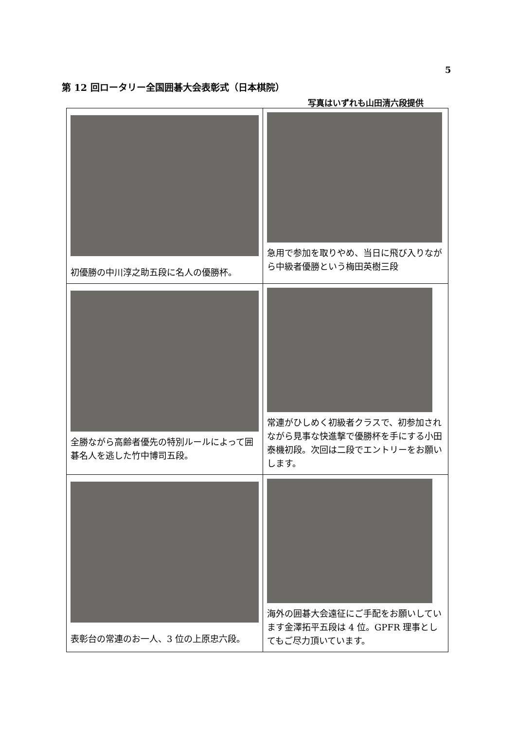5
第 12 回ロータリー全国囲碁大会表彰式（日本棋院）
写真はいずれも山田清六段提供
| 初優勝の中川淳之助五段に名人の優勝杯。 | 急用で参加を取りやめ、当日に飛び入りながら中級者優勝という梅田英樹三段 |
| 全勝ながら高齢者優先の特別ルールによって囲碁名人を逃した竹中博司五段。 | 常連がひしめく初級者クラスで、初参加されながら見事な快進撃で優勝杯を手にする小田泰機初段。次回は二段でエントリーをお願いします。 |
| 表彰台の常連のお一人、3 位の上原忠六段。 | 海外の囲碁大会遠征にご手配をお願いしています金澤拓平五段は 4 位。GPFR 理事としてもご尽力頂いています。 |